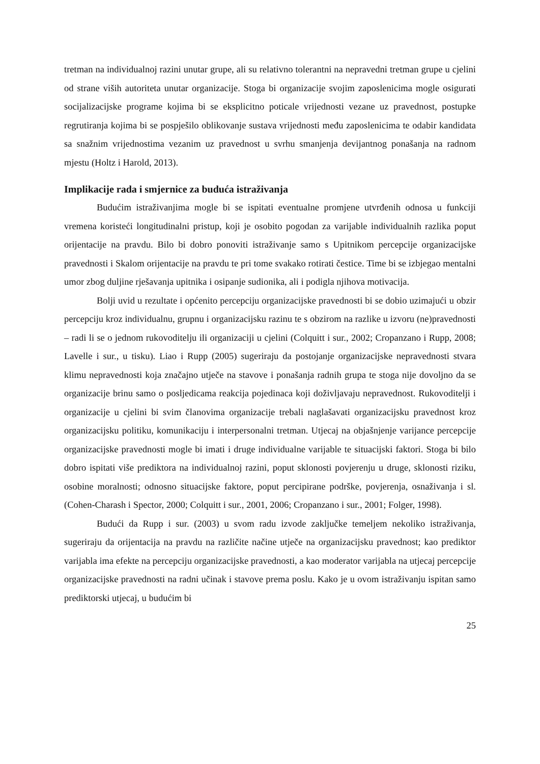tretman na individualnoj razini unutar grupe, ali su relativno tolerantni na nepravedni tretman grupe u cjelini od strane viših autoriteta unutar organizacije. Stoga bi organizacije svojim zaposlenicima mogle osigurati socijalizacijske programe kojima bi se eksplicitno poticale vrijednosti vezane uz pravednost, postupke regrutiranja kojima bi se pospješilo oblikovanje sustava vrijednosti među zaposlenicima te odabir kandidata sa snažnim vrijednostima vezanim uz pravednost u svrhu smanjenja devijantnog ponašanja na radnom mjestu (Holtz i Harold, 2013).
Implikacije rada i smjernice za buduća istraživanja
Budućim istraživanjima mogle bi se ispitati eventualne promjene utvrđenih odnosa u funkciji vremena koristeći longitudinalni pristup, koji je osobito pogodan za varijable individualnih razlika poput orijentacije na pravdu. Bilo bi dobro ponoviti istraživanje samo s Upitnikom percepcije organizacijske pravednosti i Skalom orijentacije na pravdu te pri tome svakako rotirati čestice. Time bi se izbjegao mentalni umor zbog duljine rješavanja upitnika i osipanje sudionika, ali i podigla njihova motivacija.
Bolji uvid u rezultate i općenito percepciju organizacijske pravednosti bi se dobio uzimajući u obzir percepciju kroz individualnu, grupnu i organizacijsku razinu te s obzirom na razlike u izvoru (ne)pravednosti – radi li se o jednom rukovoditelju ili organizaciji u cjelini (Colquitt i sur., 2002; Cropanzano i Rupp, 2008; Lavelle i sur., u tisku). Liao i Rupp (2005) sugeriraju da postojanje organizacijske nepravednosti stvara klimu nepravednosti koja značajno utječe na stavove i ponašanja radnih grupa te stoga nije dovoljno da se organizacije brinu samo o posljedicama reakcija pojedinaca koji doživljavaju nepravednost. Rukovoditelji i organizacije u cjelini bi svim članovima organizacije trebali naglašavati organizacijsku pravednost kroz organizacijsku politiku, komunikaciju i interpersonalni tretman. Utjecaj na objašnjenje varijance percepcije organizacijske pravednosti mogle bi imati i druge individualne varijable te situacijski faktori. Stoga bi bilo dobro ispitati više prediktora na individualnoj razini, poput sklonosti povjerenju u druge, sklonosti riziku, osobine moralnosti; odnosno situacijske faktore, poput percipirane podrške, povjerenja, osnaživanja i sl. (Cohen-Charash i Spector, 2000; Colquitt i sur., 2001, 2006; Cropanzano i sur., 2001; Folger, 1998).
Budući da Rupp i sur. (2003) u svom radu izvode zaključke temeljem nekoliko istraživanja, sugeriraju da orijentacija na pravdu na različite načine utječe na organizacijsku pravednost; kao prediktor varijabla ima efekte na percepciju organizacijske pravednosti, a kao moderator varijabla na utjecaj percepcije organizacijske pravednosti na radni učinak i stavove prema poslu. Kako je u ovom istraživanju ispitan samo prediktorski utjecaj, u budućim bi
25